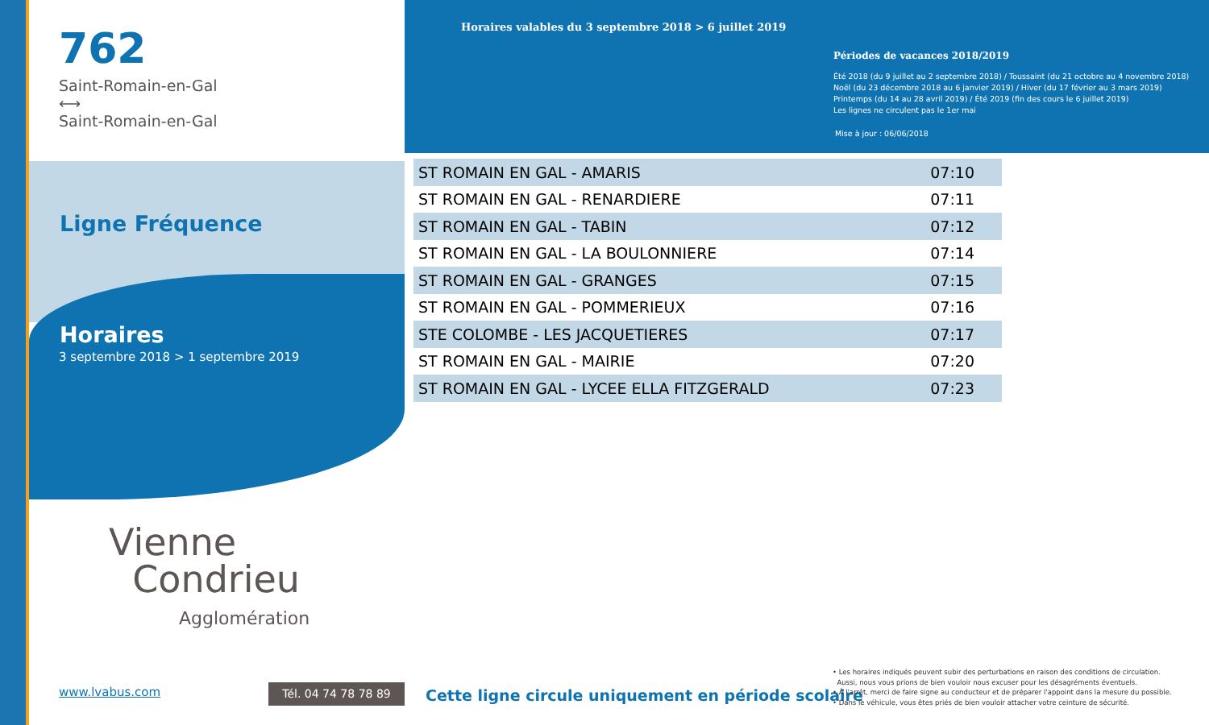762
Saint-Romain-en-Gal
⟷
Saint-Romain-en-Gal
Ligne Fréquence
Horaires
3 septembre 2018 > 1 septembre 2019
Vienne
Condrieu
Agglomération
www.lvabus.com Tél. 04 74 78 78 89
Horaires valables du 3 septembre 2018 > 6 juillet 2019
Périodes de vacances 2018/2019
Été 2018 (du 9 juillet au 2 septembre 2018) / Toussaint (du 21 octobre au 4 novembre 2018)
Noël (du 23 décembre 2018 au 6 janvier 2019) / Hiver (du 17 février au 3 mars 2019)
Printemps (du 14 au 28 avril 2019) / Été 2019 (fin des cours le 6 juillet 2019)
Les lignes ne circulent pas le 1er mai
Mise à jour : 06/06/2018
| ST ROMAIN EN GAL - AMARIS | 07:10 |
| ST ROMAIN EN GAL - RENARDIERE | 07:11 |
| ST ROMAIN EN GAL - TABIN | 07:12 |
| ST ROMAIN EN GAL - LA BOULONNIERE | 07:14 |
| ST ROMAIN EN GAL - GRANGES | 07:15 |
| ST ROMAIN EN GAL - POMMERIEUX | 07:16 |
| STE COLOMBE - LES JACQUETIERES | 07:17 |
| ST ROMAIN EN GAL - MAIRIE | 07:20 |
| ST ROMAIN EN GAL - LYCEE ELLA FITZGERALD | 07:23 |
Cette ligne circule uniquement en période scolaire
• Les horaires indiqués peuvent subir des perturbations en raison des conditions de circulation.
Aussi, nous vous prions de bien vouloir nous excuser pour les désagréments éventuels.
• À l'arrêt, merci de faire signe au conducteur et de préparer l'appoint dans la mesure du possible.
• Dans le véhicule, vous êtes priés de bien vouloir attacher votre ceinture de sécurité.